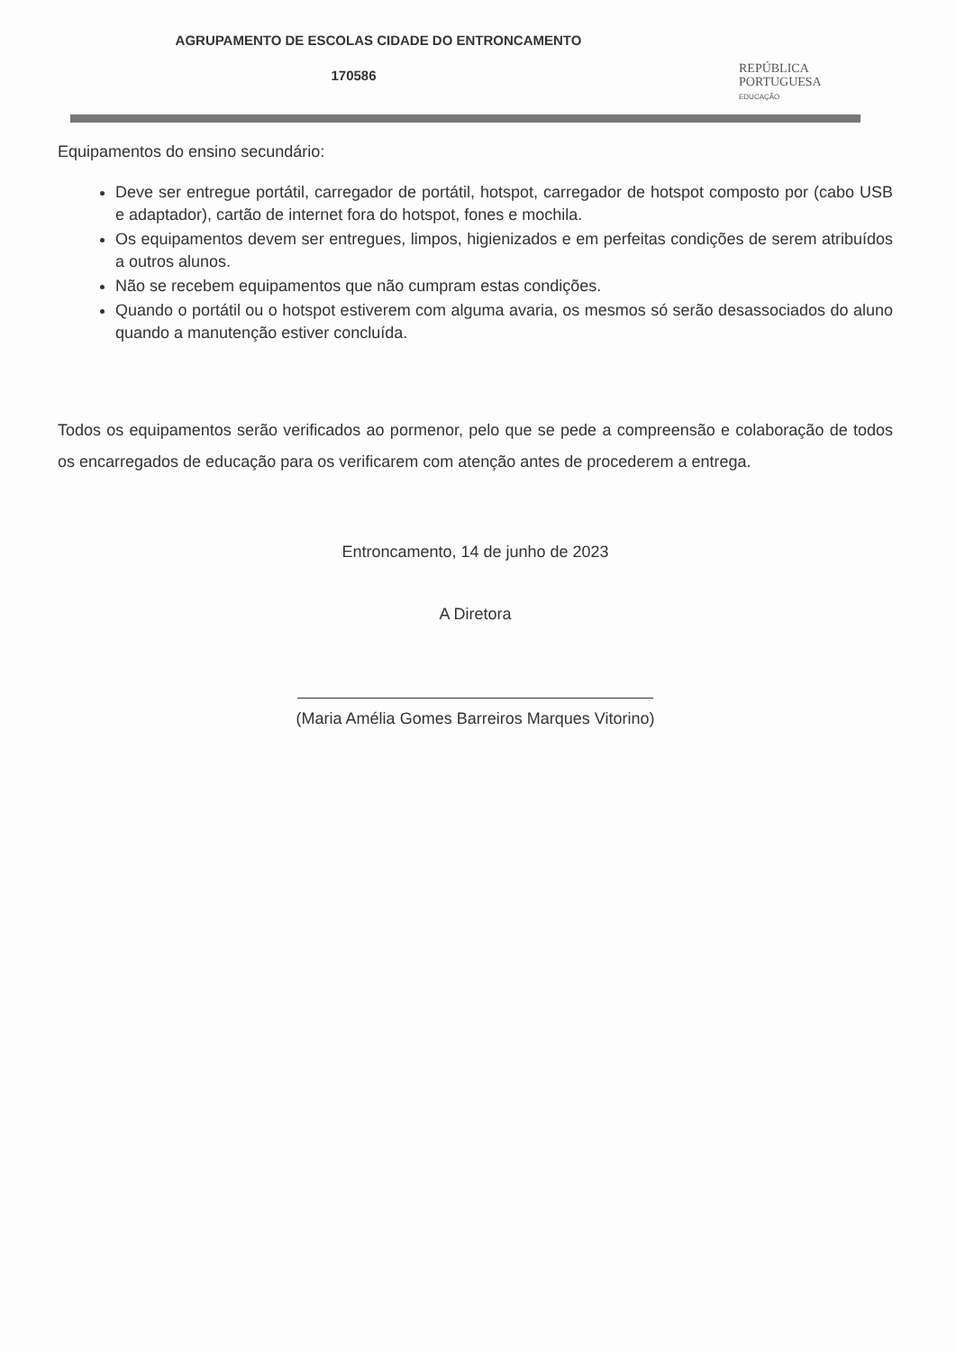AGRUPAMENTO DE ESCOLAS CIDADE DO ENTRONCAMENTO
170586
REPÚBLICA
PORTUGUESA
EDUCAÇÃO
Equipamentos do ensino secundário:
Deve ser entregue portátil, carregador de portátil, hotspot, carregador de hotspot composto por (cabo USB e adaptador), cartão de internet fora do hotspot, fones e mochila.
Os equipamentos devem ser entregues, limpos, higienizados e em perfeitas condições de serem atribuídos a outros alunos.
Não se recebem equipamentos que não cumpram estas condições.
Quando o portátil ou o hotspot estiverem com alguma avaria, os mesmos só serão desassociados do aluno quando a manutenção estiver concluída.
Todos os equipamentos serão verificados ao pormenor, pelo que se pede a compreensão e colaboração de todos os encarregados de educação para os verificarem com atenção antes de procederem a entrega.
Entroncamento, 14 de junho de 2023
A Diretora
(Maria Amélia Gomes Barreiros Marques Vitorino)